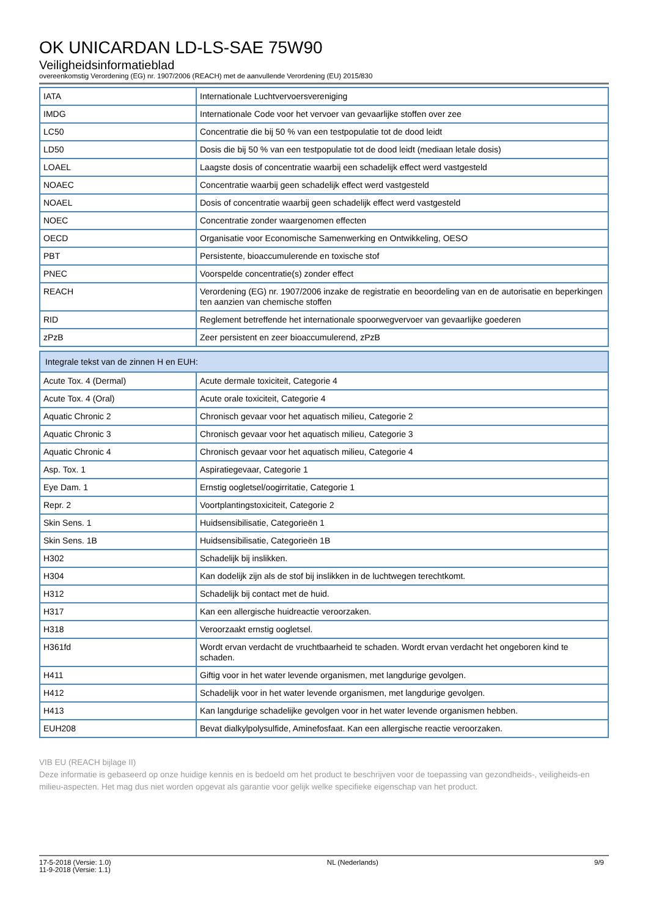OK UNICARDAN LD-LS-SAE 75W90
Veiligheidsinformatieblad
overeenkomstig Verordening (EG) nr. 1907/2006 (REACH) met de aanvullende Verordening (EU) 2015/830
| IATA | Internationale Luchtvervoersvereniging |
| IMDG | Internationale Code voor het vervoer van gevaarlijke stoffen over zee |
| LC50 | Concentratie die bij 50 % van een testpopulatie tot de dood leidt |
| LD50 | Dosis die bij 50 % van een testpopulatie tot de dood leidt (mediaan letale dosis) |
| LOAEL | Laagste dosis of concentratie waarbij een schadelijk effect werd vastgesteld |
| NOAEC | Concentratie waarbij geen schadelijk effect werd vastgesteld |
| NOAEL | Dosis of concentratie waarbij geen schadelijk effect werd vastgesteld |
| NOEC | Concentratie zonder waargenomen effecten |
| OECD | Organisatie voor Economische Samenwerking en Ontwikkeling, OESO |
| PBT | Persistente, bioaccumulerende en toxische stof |
| PNEC | Voorspelde concentratie(s) zonder effect |
| REACH | Verordening (EG) nr. 1907/2006 inzake de registratie en beoordeling van en de autorisatie en beperkingen ten aanzien van chemische stoffen |
| RID | Reglement betreffende het internationale spoorwegvervoer van gevaarlijke goederen |
| zPzB | Zeer persistent en zeer bioaccumulerend, zPzB |
| Integrale tekst van de zinnen H en EUH: | |
| --- | --- |
| Acute Tox. 4 (Dermal) | Acute dermale toxiciteit, Categorie 4 |
| Acute Tox. 4 (Oral) | Acute orale toxiciteit, Categorie 4 |
| Aquatic Chronic 2 | Chronisch gevaar voor het aquatisch milieu, Categorie 2 |
| Aquatic Chronic 3 | Chronisch gevaar voor het aquatisch milieu, Categorie 3 |
| Aquatic Chronic 4 | Chronisch gevaar voor het aquatisch milieu, Categorie 4 |
| Asp. Tox. 1 | Aspiratiegevaar, Categorie 1 |
| Eye Dam. 1 | Ernstig oogletsel/oogirritatie, Categorie 1 |
| Repr. 2 | Voortplantingstoxiciteit, Categorie 2 |
| Skin Sens. 1 | Huidsensibilisatie, Categorieën 1 |
| Skin Sens. 1B | Huidsensibilisatie, Categorieën 1B |
| H302 | Schadelijk bij inslikken. |
| H304 | Kan dodelijk zijn als de stof bij inslikken in de luchtwegen terechtkomt. |
| H312 | Schadelijk bij contact met de huid. |
| H317 | Kan een allergische huidreactie veroorzaken. |
| H318 | Veroorzaakt ernstig oogletsel. |
| H361fd | Wordt ervan verdacht de vruchtbaarheid te schaden. Wordt ervan verdacht het ongeboren kind te schaden. |
| H411 | Giftig voor in het water levende organismen, met langdurige gevolgen. |
| H412 | Schadelijk voor in het water levende organismen, met langdurige gevolgen. |
| H413 | Kan langdurige schadelijke gevolgen voor in het water levende organismen hebben. |
| EUH208 | Bevat dialkylpolysulfide, Aminefosfaat. Kan een allergische reactie veroorzaken. |
VIB EU (REACH bijlage II)
Deze informatie is gebaseerd op onze huidige kennis en is bedoeld om het product te beschrijven voor de toepassing van gezondheids-, veiligheids-en milieu-aspecten. Het mag dus niet worden opgevat als garantie voor gelijk welke specifieke eigenschap van het product.
17-5-2018 (Versie: 1.0)
11-9-2018 (Versie: 1.1)
NL (Nederlands) 9/9